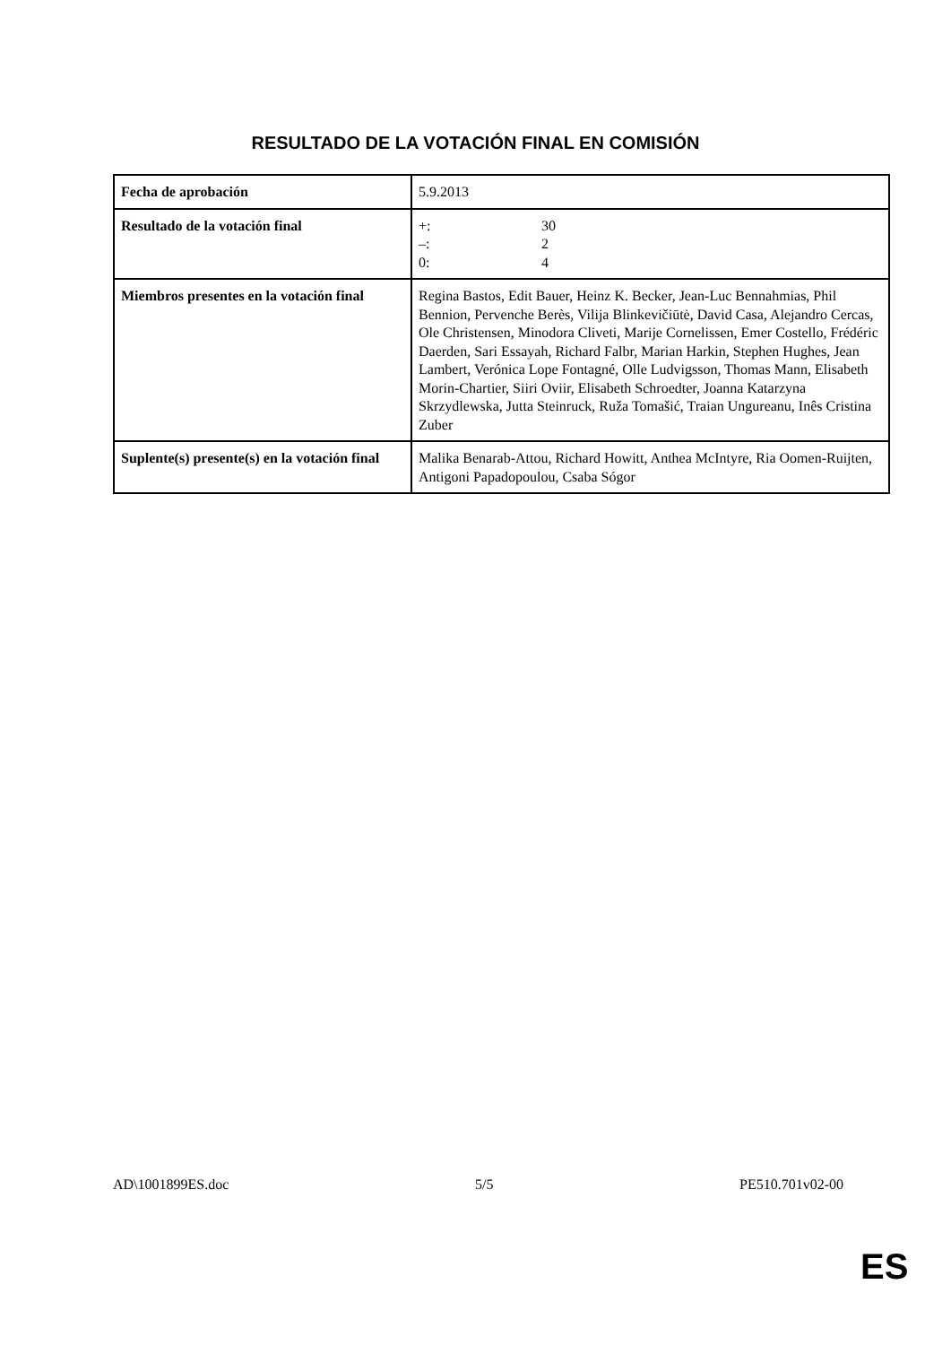RESULTADO DE LA VOTACIÓN FINAL EN COMISIÓN
| Fecha de aprobación | 5.9.2013 |
| Resultado de la votación final | +: 30 –: 2 0: 4 |
| Miembros presentes en la votación final | Regina Bastos, Edit Bauer, Heinz K. Becker, Jean-Luc Bennahmias, Phil Bennion, Pervenche Berès, Vilija Blinkevičiūtė, David Casa, Alejandro Cercas, Ole Christensen, Minodora Cliveti, Marije Cornelissen, Emer Costello, Frédéric Daerden, Sari Essayah, Richard Falbr, Marian Harkin, Stephen Hughes, Jean Lambert, Verónica Lope Fontagné, Olle Ludvigsson, Thomas Mann, Elisabeth Morin-Chartier, Siiri Oviir, Elisabeth Schroedter, Joanna Katarzyna Skrzydlewska, Jutta Steinruck, Ruža Tomašić, Traian Ungureanu, Inês Cristina Zuber |
| Suplente(s) presente(s) en la votación final | Malika Benarab-Attou, Richard Howitt, Anthea McIntyre, Ria Oomen-Ruijten, Antigoni Papadopoulou, Csaba Sógor |
AD\1001899ES.doc 5/5 PE510.701v02-00
ES